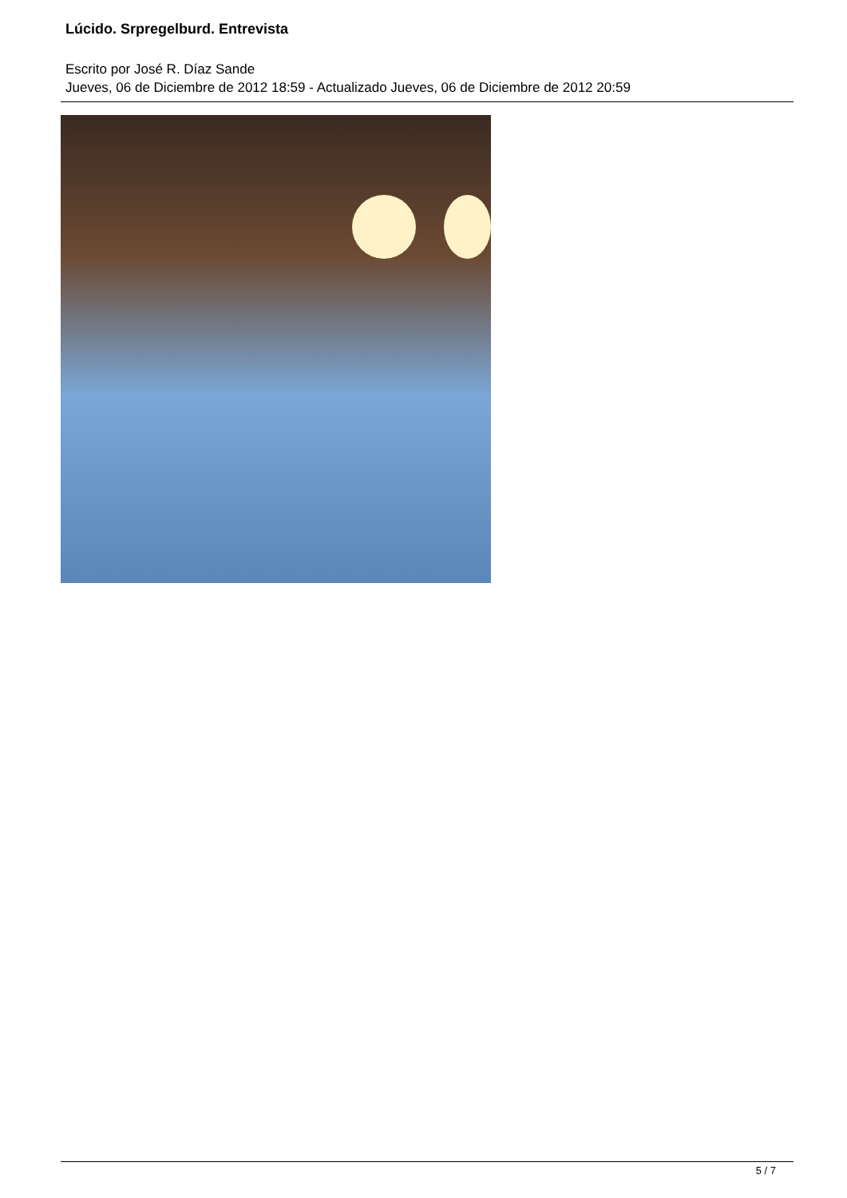Lúcido. Srpregelburd. Entrevista
Escrito por José R. Díaz Sande
Jueves, 06 de Diciembre de 2012 18:59 - Actualizado Jueves, 06 de Diciembre de 2012 20:59
5 / 7